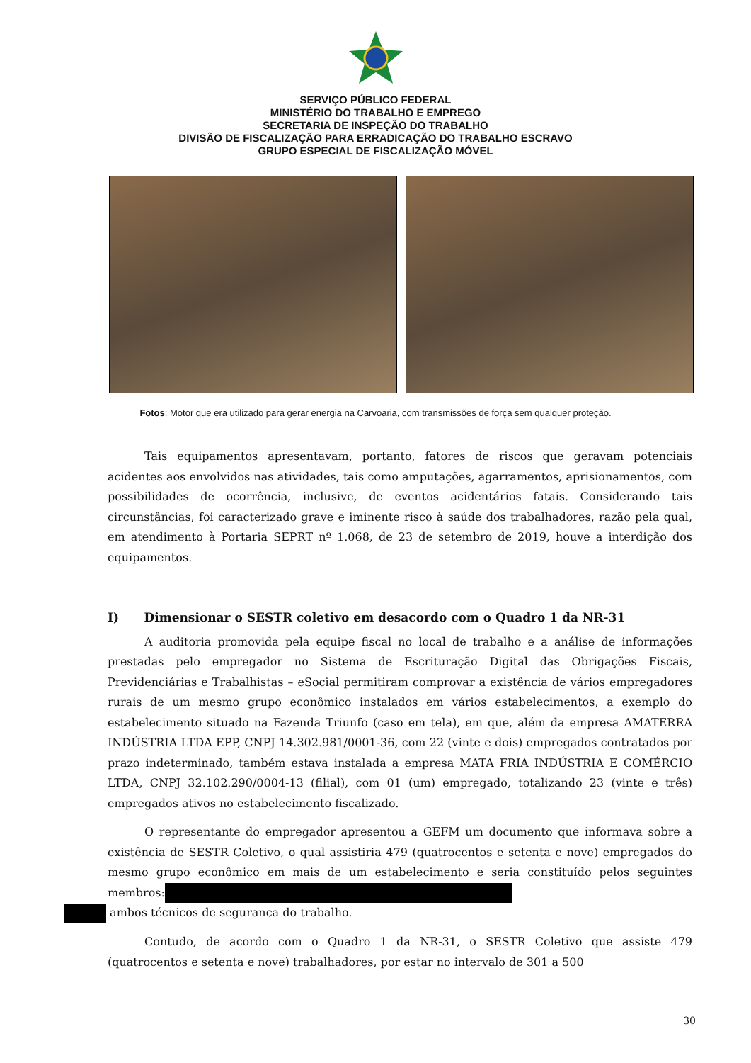SERVIÇO PÚBLICO FEDERAL
MINISTÉRIO DO TRABALHO E EMPREGO
SECRETARIA DE INSPEÇÃO DO TRABALHO
DIVISÃO DE FISCALIZAÇÃO PARA ERRADICAÇÃO DO TRABALHO ESCRAVO
GRUPO ESPECIAL DE FISCALIZAÇÃO MÓVEL
Fotos: Motor que era utilizado para gerar energia na Carvoaria, com transmissões de força sem qualquer proteção.
Tais equipamentos apresentavam, portanto, fatores de riscos que geravam potenciais acidentes aos envolvidos nas atividades, tais como amputações, agarramentos, aprisionamentos, com possibilidades de ocorrência, inclusive, de eventos acidentários fatais. Considerando tais circunstâncias, foi caracterizado grave e iminente risco à saúde dos trabalhadores, razão pela qual, em atendimento à Portaria SEPRT nº 1.068, de 23 de setembro de 2019, houve a interdição dos equipamentos.
I) Dimensionar o SESTR coletivo em desacordo com o Quadro 1 da NR-31
A auditoria promovida pela equipe fiscal no local de trabalho e a análise de informações prestadas pelo empregador no Sistema de Escrituração Digital das Obrigações Fiscais, Previdenciárias e Trabalhistas – eSocial permitiram comprovar a existência de vários empregadores rurais de um mesmo grupo econômico instalados em vários estabelecimentos, a exemplo do estabelecimento situado na Fazenda Triunfo (caso em tela), em que, além da empresa AMATERRA INDÚSTRIA LTDA EPP, CNPJ 14.302.981/0001-36, com 22 (vinte e dois) empregados contratados por prazo indeterminado, também estava instalada a empresa MATA FRIA INDÚSTRIA E COMÉRCIO LTDA, CNPJ 32.102.290/0004-13 (filial), com 01 (um) empregado, totalizando 23 (vinte e três) empregados ativos no estabelecimento fiscalizado.
O representante do empregador apresentou a GEFM um documento que informava sobre a existência de SESTR Coletivo, o qual assistiria 479 (quatrocentos e setenta e nove) empregados do mesmo grupo econômico em mais de um estabelecimento e seria constituído pelos seguintes membros:
ambos técnicos de segurança do trabalho.
Contudo, de acordo com o Quadro 1 da NR-31, o SESTR Coletivo que assiste 479 (quatrocentos e setenta e nove) trabalhadores, por estar no intervalo de 301 a 500
30